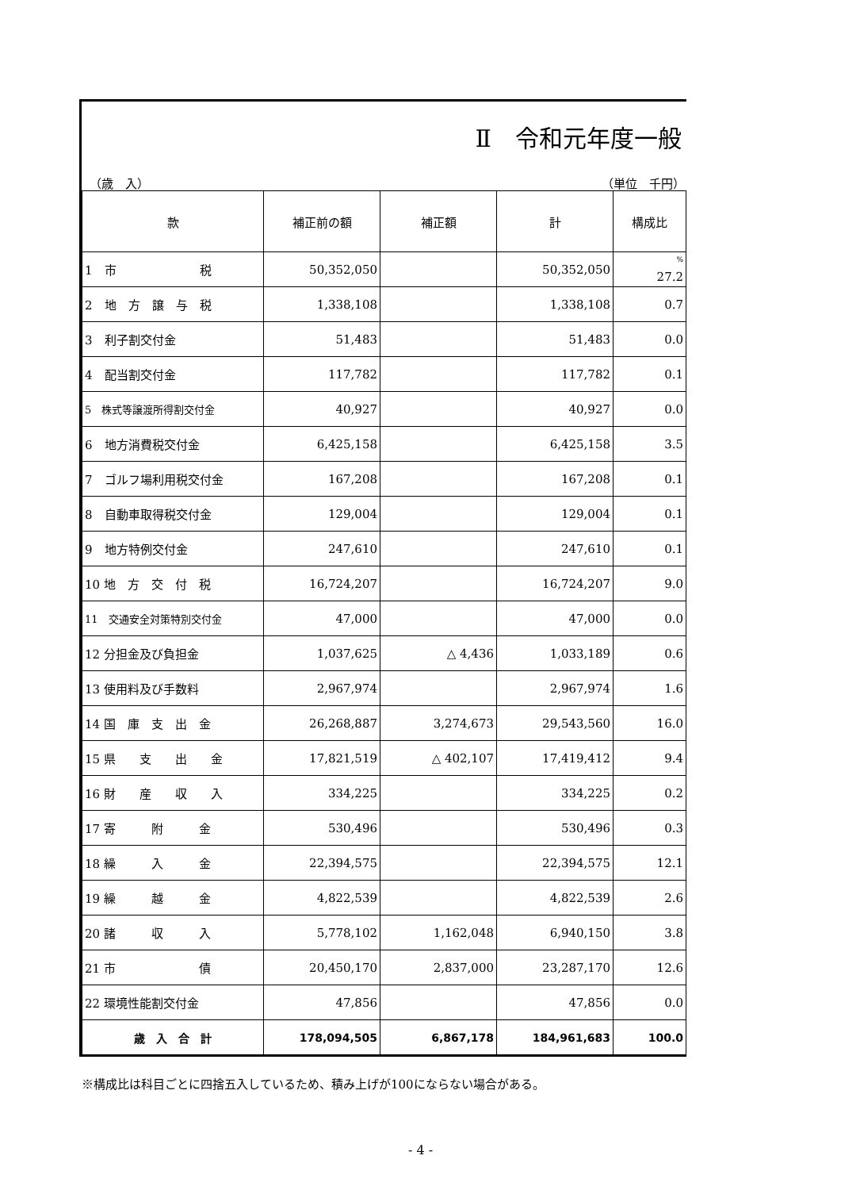Ⅱ　令和元年度一般
（歳　入） （単位　千円）
| 款 | 補正前の額 | 補正額 | 計 | 構成比 |
| --- | --- | --- | --- | --- |
| 1 市 税 | 50,352,050 | | 50,352,050 | <sup>%</sup> 27.2 |
| 2 地 方 譲 与 税 | 1,338,108 | | 1,338,108 | 0.7 |
| 3 利子割交付金 | 51,483 | | 51,483 | 0.0 |
| 4 配当割交付金 | 117,782 | | 117,782 | 0.1 |
| 5 株式等譲渡所得割交付金 | 40,927 | | 40,927 | 0.0 |
| 6 地方消費税交付金 | 6,425,158 | | 6,425,158 | 3.5 |
| 7 ゴルフ場利用税交付金 | 167,208 | | 167,208 | 0.1 |
| 8 自動車取得税交付金 | 129,004 | | 129,004 | 0.1 |
| 9 地方特例交付金 | 247,610 | | 247,610 | 0.1 |
| 10 地 方 交 付 税 | 16,724,207 | | 16,724,207 | 9.0 |
| 11 交通安全対策特別交付金 | 47,000 | | 47,000 | 0.0 |
| 12 分担金及び負担金 | 1,037,625 | △ 4,436 | 1,033,189 | 0.6 |
| 13 使用料及び手数料 | 2,967,974 | | 2,967,974 | 1.6 |
| 14 国 庫 支 出 金 | 26,268,887 | 3,274,673 | 29,543,560 | 16.0 |
| 15 県 支 出 金 | 17,821,519 | △ 402,107 | 17,419,412 | 9.4 |
| 16 財 産 収 入 | 334,225 | | 334,225 | 0.2 |
| 17 寄 附 金 | 530,496 | | 530,496 | 0.3 |
| 18 繰 入 金 | 22,394,575 | | 22,394,575 | 12.1 |
| 19 繰 越 金 | 4,822,539 | | 4,822,539 | 2.6 |
| 20 諸 収 入 | 5,778,102 | 1,162,048 | 6,940,150 | 3.8 |
| 21 市 債 | 20,450,170 | 2,837,000 | 23,287,170 | 12.6 |
| 22 環境性能割交付金 | 47,856 | | 47,856 | 0.0 |
| 歳 入 合 計 | 178,094,505 | 6,867,178 | 184,961,683 | 100.0 |
※構成比は科目ごとに四捨五入しているため、積み上げが100にならない場合がある。
- 4 -